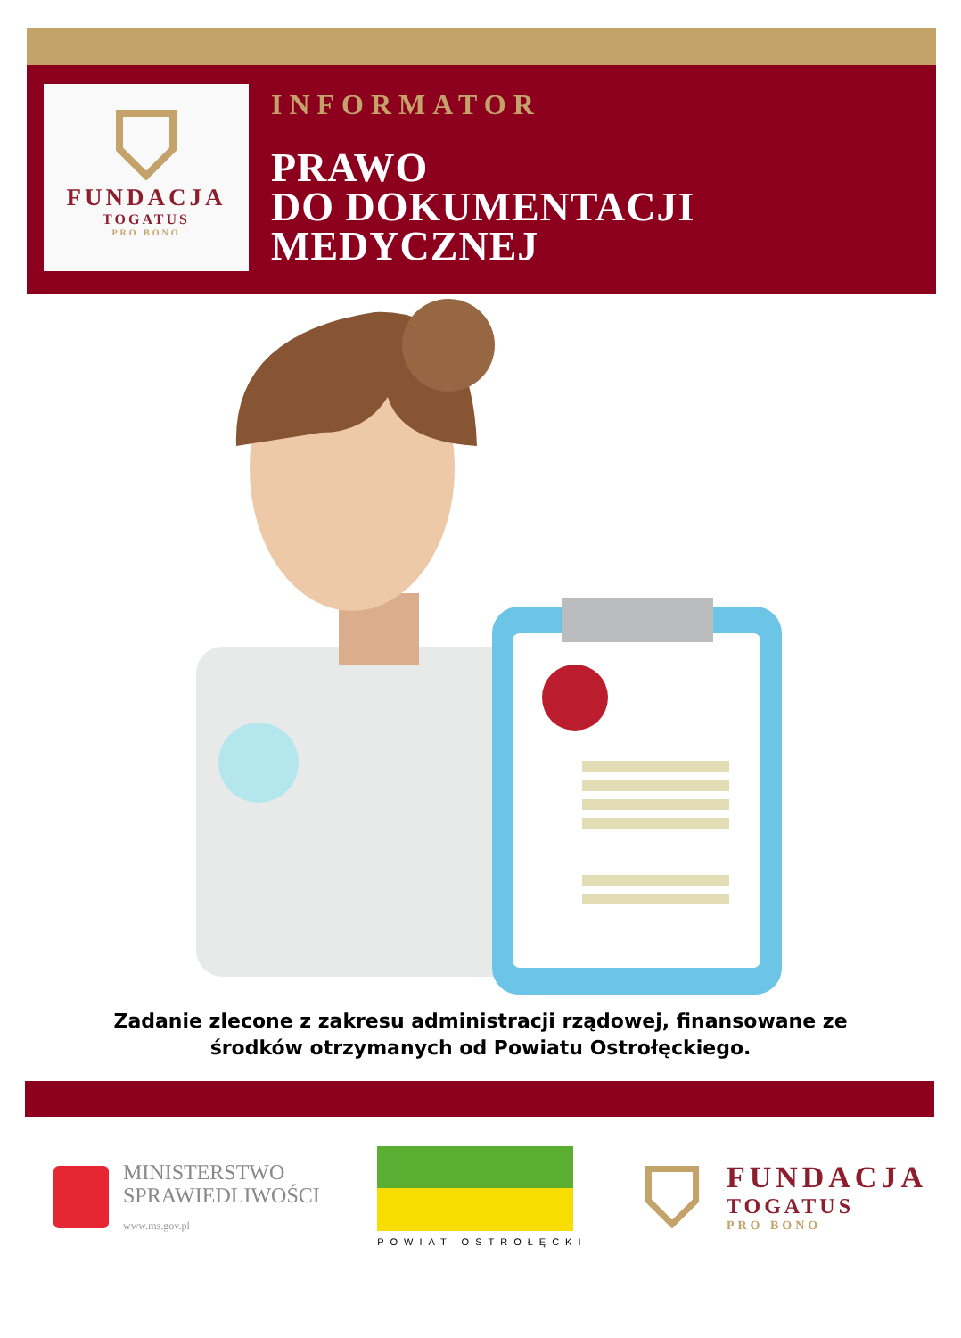FUNDACJA
TOGATUS
PRO BONO
INFORMATOR
PRAWO
DO DOKUMENTACJI
MEDYCZNEJ
Zadanie zlecone z zakresu administracji rządowej, finansowane ze środków otrzymanych od Powiatu Ostrołęckiego.
MINISTERSTWO
SPRAWIEDLIWOŚCI
www.ms.gov.pl
POWIAT OSTROŁĘCKI
FUNDACJA
TOGATUS
PRO BONO